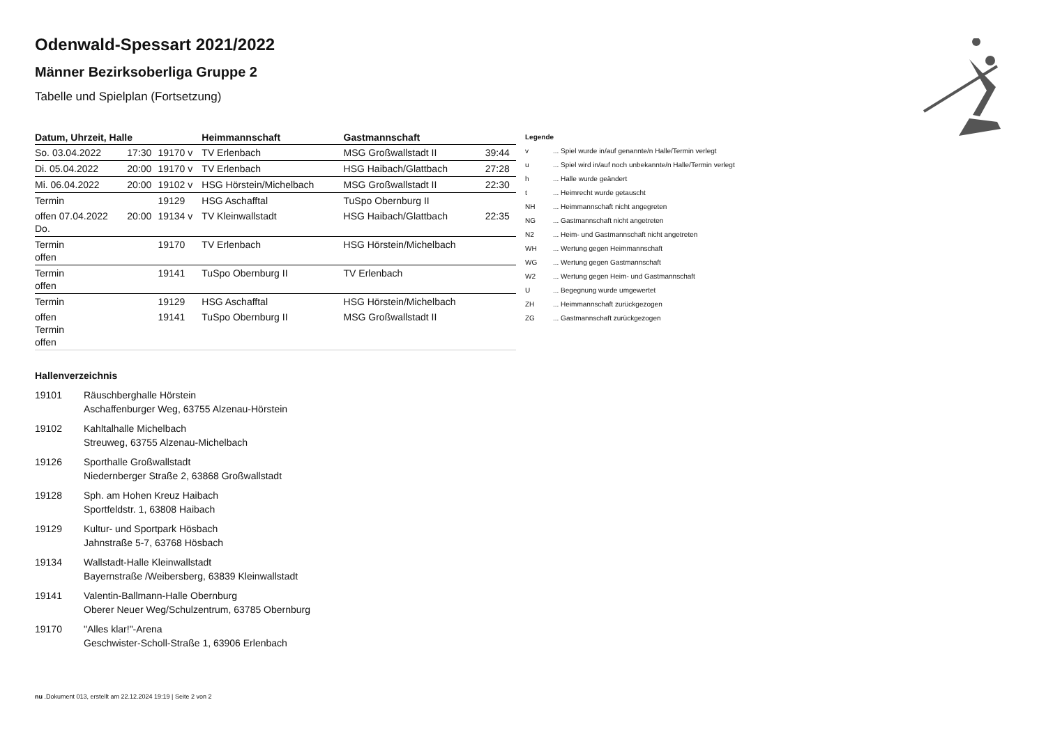Odenwald-Spessart 2021/2022
Männer Bezirksoberliga Gruppe 2
Tabelle und Spielplan (Fortsetzung)
| Datum, Uhrzeit, Halle | | | Heimmannschaft | Gastmannschaft | |
| --- | --- | --- | --- | --- | --- |
| So. 03.04.2022 | 17:30 | 19170 v | TV Erlenbach | MSG Großwallstadt II | 39:44 |
| Di. 05.04.2022 | 20:00 | 19170 v | TV Erlenbach | HSG Haibach/Glattbach | 27:28 |
| Mi. 06.04.2022 | 20:00 | 19102 v | HSG Hörstein/Michelbach | MSG Großwallstadt II | 22:30 |
| Termin | | 19129 | HSG Aschafftal | TuSpo Obernburg II | |
| offen 07.04.2022 Do. | 20:00 | 19134 v | TV Kleinwallstadt | HSG Haibach/Glattbach | 22:35 |
| Termin offen | | 19170 | TV Erlenbach | HSG Hörstein/Michelbach | |
| Termin offen | | 19141 | TuSpo Obernburg II | TV Erlenbach | |
| Termin | | 19129 | HSG Aschafftal | HSG Hörstein/Michelbach | |
| offen Termin offen | | 19141 | TuSpo Obernburg II | MSG Großwallstadt II | |
Legende
| v | ... Spiel wurde in/auf genannte/n Halle/Termin verlegt |
| u | ... Spiel wird in/auf noch unbekannte/n Halle/Termin verlegt |
| h | ... Halle wurde geändert |
| t | ... Heimrecht wurde getauscht |
| NH | ... Heimmannschaft nicht angegreten |
| NG | ... Gastmannschaft nicht angetreten |
| N2 | ... Heim- und Gastmannschaft nicht angetreten |
| WH | ... Wertung gegen Heimmannschaft |
| WG | ... Wertung gegen Gastmannschaft |
| W2 | ... Wertung gegen Heim- und Gastmannschaft |
| U | ... Begegnung wurde umgewertet |
| ZH | ... Heimmannschaft zurückgezogen |
| ZG | ... Gastmannschaft zurückgezogen |
Hallenverzeichnis
19101 Räuschberghalle Hörstein
Aschaffenburger Weg, 63755 Alzenau-Hörstein
19102 Kahltalhalle Michelbach
Streuweg, 63755 Alzenau-Michelbach
19126 Sporthalle Großwallstadt
Niedernberger Straße 2, 63868 Großwallstadt
19128 Sph. am Hohen Kreuz Haibach
Sportfeldstr. 1, 63808 Haibach
19129 Kultur- und Sportpark Hösbach
Jahnstraße 5-7, 63768 Hösbach
19134 Wallstadt-Halle Kleinwallstadt
Bayernstraße /Weibersberg, 63839 Kleinwallstadt
19141 Valentin-Ballmann-Halle Obernburg
Oberer Neuer Weg/Schulzentrum, 63785 Obernburg
19170 "Alles klar!"-Arena
Geschwister-Scholl-Straße 1, 63906 Erlenbach
nu .Dokument 013, erstellt am 22.12.2024 19:19 | Seite 2 von 2